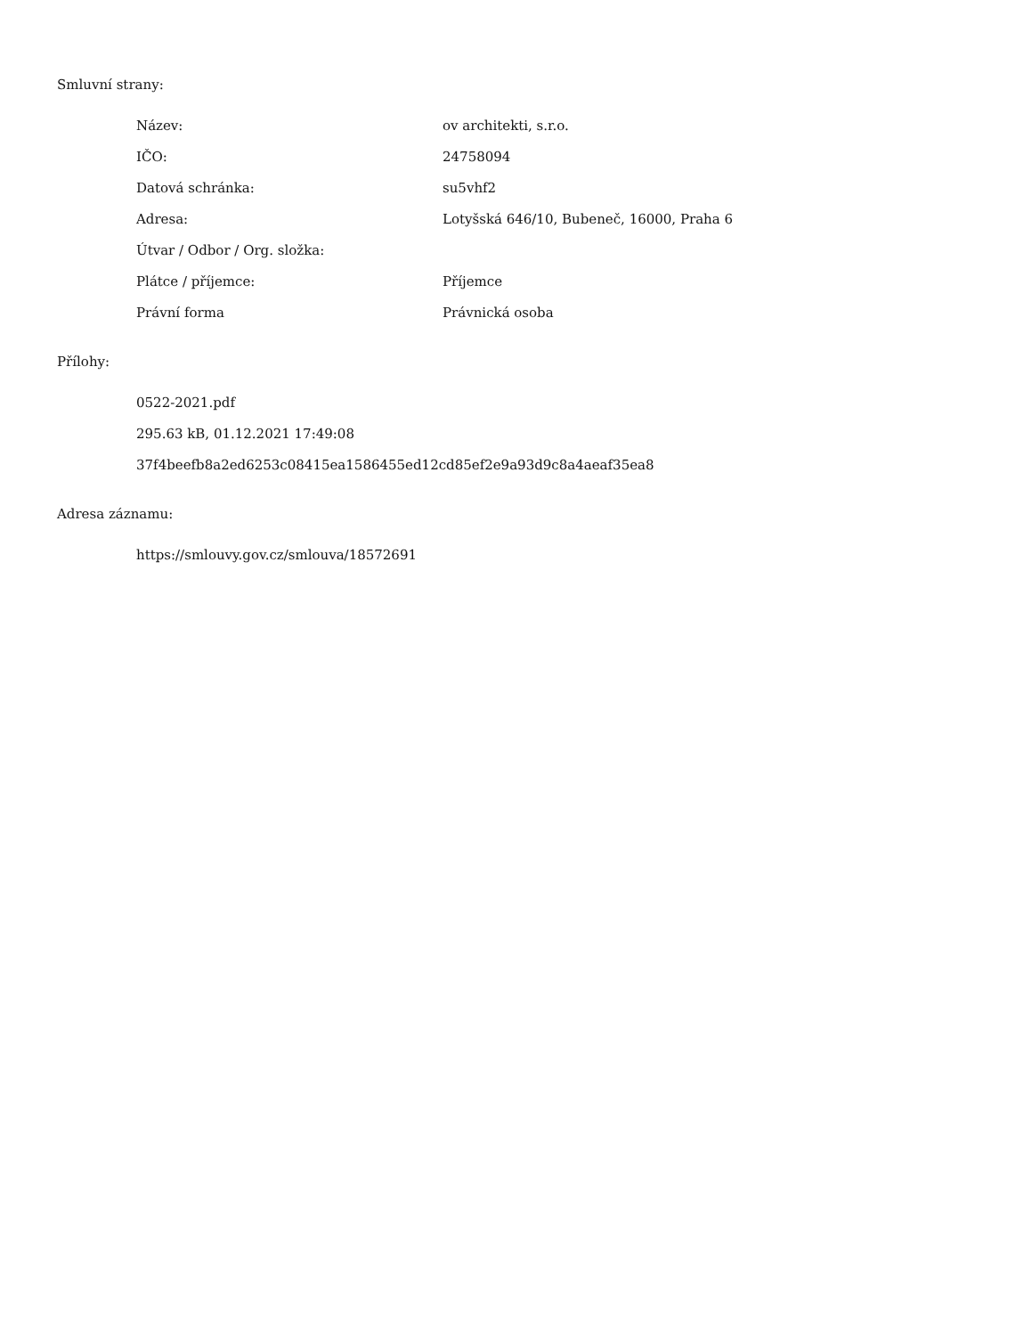Smluvní strany:
| Název: | ov architekti, s.r.o. |
| IČO: | 24758094 |
| Datová schránka: | su5vhf2 |
| Adresa: | Lotyšská 646/10, Bubeneč, 16000, Praha 6 |
| Útvar / Odbor / Org. složka: | |
| Plátce / příjemce: | Příjemce |
| Právní forma | Právnická osoba |
Přílohy:
0522-2021.pdf
295.63 kB, 01.12.2021 17:49:08
37f4beefb8a2ed6253c08415ea1586455ed12cd85ef2e9a93d9c8a4aeaf35ea8
Adresa záznamu:
https://smlouvy.gov.cz/smlouva/18572691